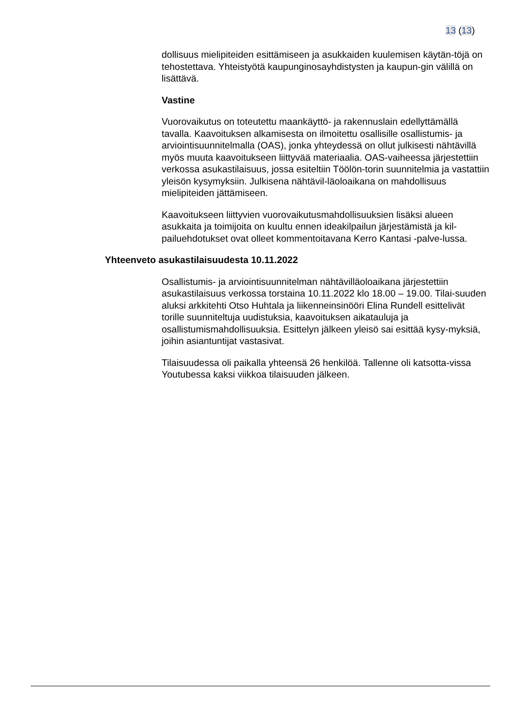13 (13)
dollisuus mielipiteiden esittämiseen ja asukkaiden kuulemisen käytän-töjä on tehostettava. Yhteistyötä kaupunginosayhdistysten ja kaupun-gin välillä on lisättävä.
Vastine
Vuorovaikutus on toteutettu maankäyttö- ja rakennuslain edellyttämällä tavalla. Kaavoituksen alkamisesta on ilmoitettu osallisille osallistumis- ja arviointisuunnitelmalla (OAS), jonka yhteydessä on ollut julkisesti nähtävillä myös muuta kaavoitukseen liittyvää materiaalia. OAS-vaiheessa järjestettiin verkossa asukastilaisuus, jossa esiteltiin Töölön-torin suunnitelmia ja vastattiin yleisön kysymyksiin. Julkisena nähtävil-läoloaikana on mahdollisuus mielipiteiden jättämiseen.
Kaavoitukseen liittyvien vuorovaikutusmahdollisuuksien lisäksi alueen asukkaita ja toimijoita on kuultu ennen ideakilpailun järjestämistä ja kil-pailuehdotukset ovat olleet kommentoitavana Kerro Kantasi -palve-lussa.
Yhteenveto asukastilaisuudesta 10.11.2022
Osallistumis- ja arviointisuunnitelman nähtävilläoloaikana järjestettiin asukastilaisuus verkossa torstaina 10.11.2022 klo 18.00 – 19.00. Tilai-suuden aluksi arkkitehti Otso Huhtala ja liikenneinsinööri Elina Rundell esittelivät torille suunniteltuja uudistuksia, kaavoituksen aikatauluja ja osallistumismahdollisuuksia. Esittelyn jälkeen yleisö sai esittää kysy-myksiä, joihin asiantuntijat vastasivat.
Tilaisuudessa oli paikalla yhteensä 26 henkilöä. Tallenne oli katsotta-vissa Youtubessa kaksi viikkoa tilaisuuden jälkeen.